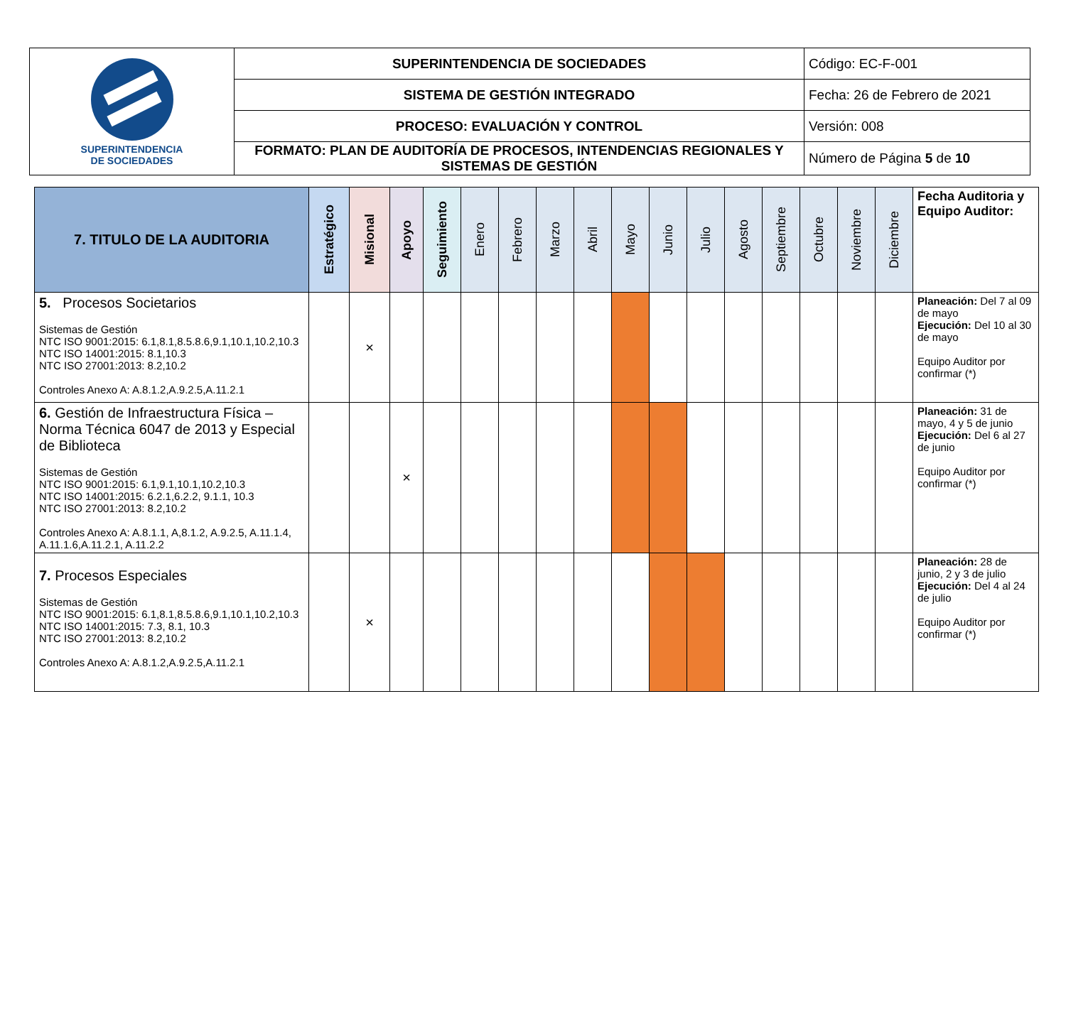| SUPERINTENDENCIA DE SOCIEDADES | SUPERINTENDENCIA DE SOCIEDADES | Código: EC-F-001 |
| | SISTEMA DE GESTIÓN INTEGRADO | Fecha: 26 de Febrero de 2021 |
| | PROCESO: EVALUACIÓN Y CONTROL | Versión: 008 |
| | FORMATO: PLAN DE AUDITORÍA DE PROCESOS, INTENDENCIAS REGIONALES Y SISTEMAS DE GESTIÓN | Número de Página 5 de 10 |
| 7. TITULO DE LA AUDITORIA | Estratégico | Misional | Apoyo | Seguimiento | Enero | Febrero | Marzo | Abril | Mayo | Junio | Julio | Agosto | Septiembre | Octubre | Noviembre | Diciembre | Fecha Auditoria y Equipo Auditor: |
| --- | --- | --- | --- | --- | --- | --- | --- | --- | --- | --- | --- | --- | --- | --- | --- | --- | --- |
| 5. Procesos Societarios Sistemas de Gestión NTC ISO 9001:2015: 6.1,8.1,8.5.8.6,9.1,10.1,10.2,10.3 NTC ISO 14001:2015: 8.1,10.3 NTC ISO 27001:2013: 8.2,10.2 Controles Anexo A: A.8.1.2,A.9.2.5,A.11.2.1 | | × | | | | | | | | | | | | | | | Planeación: Del 7 al 09 de mayo Ejecución: Del 10 al 30 de mayo Equipo Auditor por confirmar (*) |
| 6. Gestión de Infraestructura Física – Norma Técnica 6047 de 2013 y Especial de Biblioteca Sistemas de Gestión NTC ISO 9001:2015: 6.1,9.1,10.1,10.2,10.3 NTC ISO 14001:2015: 6.2.1,6.2.2, 9.1.1, 10.3 NTC ISO 27001:2013: 8.2,10.2 Controles Anexo A: A.8.1.1, A,8.1.2, A.9.2.5, A.11.1.4, A.11.1.6,A.11.2.1, A.11.2.2 | | | × | | | | | | | | | | | | | | Planeación: 31 de mayo, 4 y 5 de junio Ejecución: Del 6 al 27 de junio Equipo Auditor por confirmar (*) |
| 7. Procesos Especiales Sistemas de Gestión NTC ISO 9001:2015: 6.1,8.1,8.5.8.6,9.1,10.1,10.2,10.3 NTC ISO 14001:2015: 7.3, 8.1, 10.3 NTC ISO 27001:2013: 8.2,10.2 Controles Anexo A: A.8.1.2,A.9.2.5,A.11.2.1 | | × | | | | | | | | | | | | | | | Planeación: 28 de junio, 2 y 3 de julio Ejecución: Del 4 al 24 de julio Equipo Auditor por confirmar (*) |